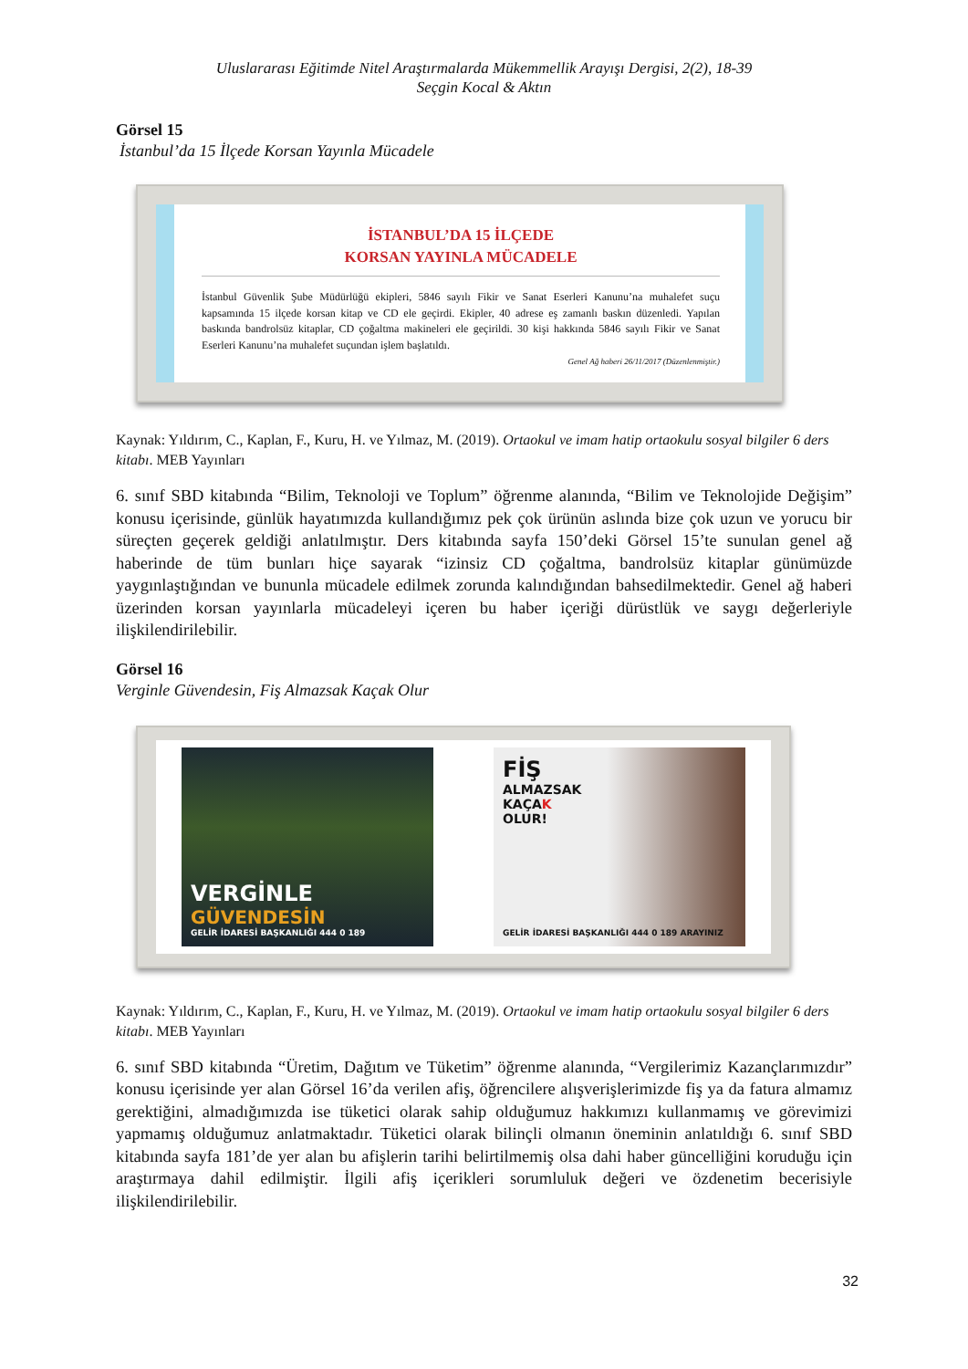Uluslararası Eğitimde Nitel Araştırmalarda Mükemmellik Arayışı Dergisi, 2(2), 18-39
Seçgin Kocal & Aktın
Görsel 15
İstanbul’da 15 İlçede Korsan Yayınla Mücadele
İSTANBUL’DA 15 İLÇEDE
KORSAN YAYINLA MÜCADELE
İstanbul Güvenlik Şube Müdürlüğü ekipleri, 5846 sayılı Fikir ve Sanat Eserleri Kanunu’na muhalefet suçu kapsamında 15 ilçede korsan kitap ve CD ele geçirdi. Ekipler, 40 adrese eş zamanlı baskın düzenledi. Yapılan baskında bandrolsüz kitaplar, CD çoğaltma makineleri ele geçirildi. 30 kişi hakkında 5846 sayılı Fikir ve Sanat Eserleri Kanunu’na muhalefet suçundan işlem başlatıldı.
Genel Ağ haberi 26/11/2017 (Düzenlenmiştir.)
Kaynak: Yıldırım, C., Kaplan, F., Kuru, H. ve Yılmaz, M. (2019). Ortaokul ve imam hatip ortaokulu sosyal bilgiler 6 ders kitabı. MEB Yayınları
6. sınıf SBD kitabında “Bilim, Teknoloji ve Toplum” öğrenme alanında, “Bilim ve Teknolojide Değişim” konusu içerisinde, günlük hayatımızda kullandığımız pek çok ürünün aslında bize çok uzun ve yorucu bir süreçten geçerek geldiği anlatılmıştır. Ders kitabında sayfa 150’deki Görsel 15’te sunulan genel ağ haberinde de tüm bunları hiçe sayarak “izinsiz CD çoğaltma, bandrolsüz kitaplar günümüzde yaygınlaştığından ve bununla mücadele edilmek zorunda kalındığından bahsedilmektedir. Genel ağ haberi üzerinden korsan yayınlarla mücadeleyi içeren bu haber içeriği dürüstlük ve saygı değerleriyle ilişkilendirilebilir.
Görsel 16
Verginle Güvendesin, Fiş Almazsak Kaçak Olur
VERGİNLE
GÜVENDESİN
GELİR İDARESİ BAŞKANLIĞI 444 0 189
FİŞ
ALMAZSAK
KAÇAK
OLUR!
GELİR İDARESİ BAŞKANLIĞI 444 0 189 ARAYINIZ
Kaynak: Yıldırım, C., Kaplan, F., Kuru, H. ve Yılmaz, M. (2019). Ortaokul ve imam hatip ortaokulu sosyal bilgiler 6 ders kitabı. MEB Yayınları
6. sınıf SBD kitabında “Üretim, Dağıtım ve Tüketim” öğrenme alanında, “Vergilerimiz Kazançlarımızdır” konusu içerisinde yer alan Görsel 16’da verilen afiş, öğrencilere alışverişlerimizde fiş ya da fatura almamız gerektiğini, almadığımızda ise tüketici olarak sahip olduğumuz hakkımızı kullanmamış ve görevimizi yapmamış olduğumuz anlatmaktadır. Tüketici olarak bilinçli olmanın öneminin anlatıldığı 6. sınıf SBD kitabında sayfa 181’de yer alan bu afişlerin tarihi belirtilmemiş olsa dahi haber güncelliğini koruduğu için araştırmaya dahil edilmiştir. İlgili afiş içerikleri sorumluluk değeri ve özdenetim becerisiyle ilişkilendirilebilir.
32